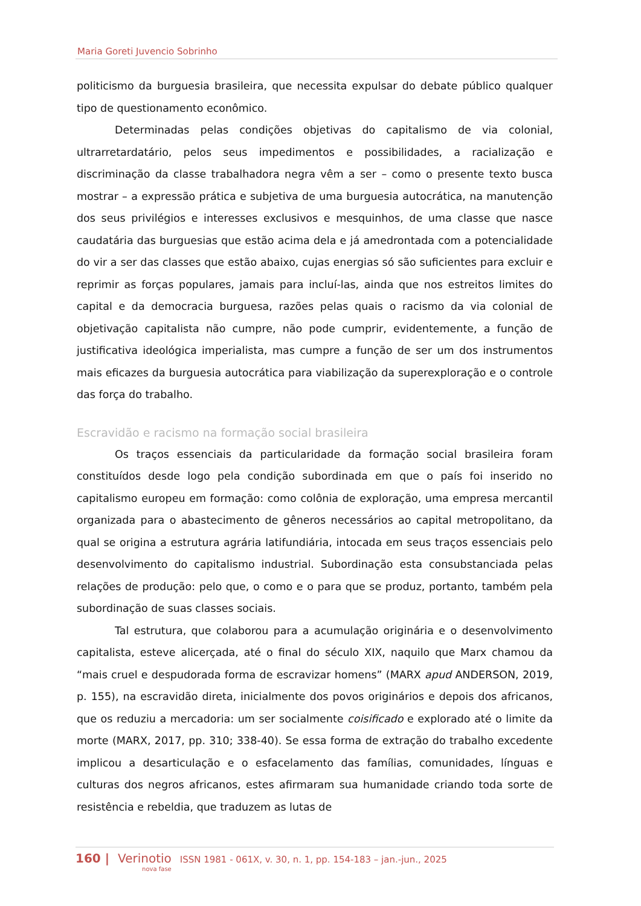Maria Goreti Juvencio Sobrinho
politicismo da burguesia brasileira, que necessita expulsar do debate público qualquer tipo de questionamento econômico.
Determinadas pelas condições objetivas do capitalismo de via colonial, ultrarretardatário, pelos seus impedimentos e possibilidades, a racialização e discriminação da classe trabalhadora negra vêm a ser – como o presente texto busca mostrar – a expressão prática e subjetiva de uma burguesia autocrática, na manutenção dos seus privilégios e interesses exclusivos e mesquinhos, de uma classe que nasce caudatária das burguesias que estão acima dela e já amedrontada com a potencialidade do vir a ser das classes que estão abaixo, cujas energias só são suficientes para excluir e reprimir as forças populares, jamais para incluí-las, ainda que nos estreitos limites do capital e da democracia burguesa, razões pelas quais o racismo da via colonial de objetivação capitalista não cumpre, não pode cumprir, evidentemente, a função de justificativa ideológica imperialista, mas cumpre a função de ser um dos instrumentos mais eficazes da burguesia autocrática para viabilização da superexploração e o controle das força do trabalho.
Escravidão e racismo na formação social brasileira
Os traços essenciais da particularidade da formação social brasileira foram constituídos desde logo pela condição subordinada em que o país foi inserido no capitalismo europeu em formação: como colônia de exploração, uma empresa mercantil organizada para o abastecimento de gêneros necessários ao capital metropolitano, da qual se origina a estrutura agrária latifundiária, intocada em seus traços essenciais pelo desenvolvimento do capitalismo industrial. Subordinação esta consubstanciada pelas relações de produção: pelo que, o como e o para que se produz, portanto, também pela subordinação de suas classes sociais.
Tal estrutura, que colaborou para a acumulação originária e o desenvolvimento capitalista, esteve alicerçada, até o final do século XIX, naquilo que Marx chamou da “mais cruel e despudorada forma de escravizar homens” (MARX apud ANDERSON, 2019, p. 155), na escravidão direta, inicialmente dos povos originários e depois dos africanos, que os reduziu a mercadoria: um ser socialmente coisificado e explorado até o limite da morte (MARX, 2017, pp. 310; 338-40). Se essa forma de extração do trabalho excedente implicou a desarticulação e o esfacelamento das famílias, comunidades, línguas e culturas dos negros africanos, estes afirmaram sua humanidade criando toda sorte de resistência e rebeldia, que traduzem as lutas de
160 | Verinotio
nova fase ISSN 1981 - 061X, v. 30, n. 1, pp. 154-183 – jan.-jun., 2025